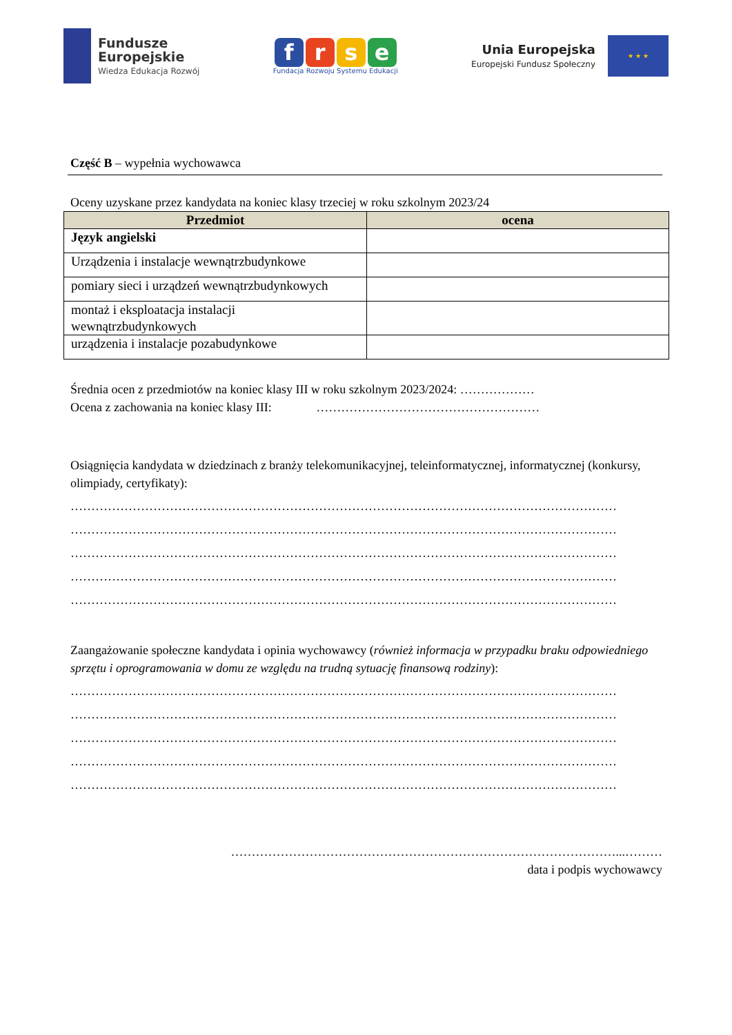Fundusze
Europejskie
Wiedza Edukacja Rozwój
f r s e
Fundacja Rozwoju Systemu Edukacji
Unia Europejska
Europejski Fundusz Społeczny
★ ★ ★
Część B – wypełnia wychowawca
Oceny uzyskane przez kandydata na koniec klasy trzeciej w roku szkolnym 2023/24
| Przedmiot | ocena |
| --- | --- |
| Język angielski | |
| Urządzenia i instalacje wewnątrzbudynkowe | |
| pomiary sieci i urządzeń wewnątrzbudynkowych | |
| montaż i eksploatacja instalacji wewnątrzbudynkowych | |
| urządzenia i instalacje pozabudynkowe | |
Średnia ocen z przedmiotów na koniec klasy III w roku szkolnym 2023/2024: ………………
Ocena z zachowania na koniec klasy III: ………………………………………………
Osiągnięcia kandydata w dziedzinach z branży telekomunikacyjnej, teleinformatycznej, informatycznej (konkursy, olimpiady, certyfikaty):
……………………………………………………………………………………………………………………
……………………………………………………………………………………………………………………
……………………………………………………………………………………………………………………
……………………………………………………………………………………………………………………
……………………………………………………………………………………………………………………
Zaangażowanie społeczne kandydata i opinia wychowawcy (również informacja w przypadku braku odpowiedniego sprzętu i oprogramowania w domu ze względu na trudną sytuację finansową rodziny):
……………………………………………………………………………………………………………………
……………………………………………………………………………………………………………………
……………………………………………………………………………………………………………………
……………………………………………………………………………………………………………………
……………………………………………………………………………………………………………………
…………………………………………………………………………………...………
data i podpis wychowawcy